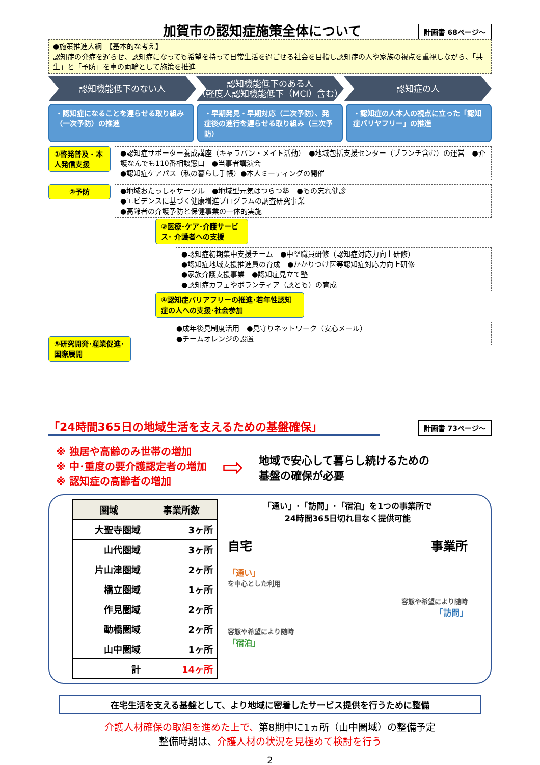加賀市の認知症施策全体について
計画書 68ページ～
●施策推進大綱　【基本的な考え】
認知症の発症を遅らせ、認知症になっても希望を持って日常生活を過ごせる社会を目指し認知症の人や家族の視点を重視しながら、「共生」と「予防」を車の両輪として施策を推進
認知機能低下のない人 認知機能低下のある人
（軽度人認知機能低下（MCI）含む）
認知症の人
・認知症になることを遅らせる取り組み（一次予防）の推進
・早期発見・早期対応（二次予防）、発症後の進行を遅らせる取り組み（三次予防）
・認知症の人本人の視点に立った「認知症バリヤフリー」の推進
①啓発普及・本人発信支援
●認知症サポーター養成講座（キャラバン・メイト活動）　●地域包括支援センター（ブランチ含む）の運営　●介護なんでも110番相談窓口　●当事者講演会
●認知症ケアパス（私の暮らし手帳）●本人ミーティングの開催
②予防 ●地域おたっしゃサークル　●地域型元気はつらつ塾　●もの忘れ健診
●エビデンスに基づく健康増進プログラムの調査研究事業
●高齢者の介護予防と保健事業の一体的実施
③医療･ケア･介護サービス･ 介護者への支援
●認知症初期集中支援チーム　●中堅職員研修（認知症対応力向上研修）
●認知症地域支援推進員の育成　●かかりつけ医等認知症対応力向上研修
●家族介護支援事業　●認知症見立て塾
●認知症カフェやボランティア（認とも）の育成
④認知症バリアフリーの推進･若年性認知症の人への支援･社会参加
⑤研究開発･産業促進･国際展開
●成年後見制度活用　●見守りネットワーク（安心メール）
●チームオレンジの設置
「24時間365日の地域生活を支えるための基盤確保」
計画書 73ページ～
※ 独居や高齢のみ世帯の増加
※ 中･重度の要介護認定者の増加
※ 認知症の高齢者の増加
⇨
地域で安心して暮らし続けるための
基盤の確保が必要
| 圏域 | 事業所数 |
| --- | --- |
| 大聖寺圏域 | 3ヶ所 |
| 山代圏域 | 3ヶ所 |
| 片山津圏域 | 2ヶ所 |
| 橋立圏域 | 1ヶ所 |
| 作見圏域 | 2ヶ所 |
| 動橋圏域 | 2ヶ所 |
| 山中圏域 | 1ヶ所 |
| 計 | 14ヶ所 |
「通い」･「訪問」･「宿泊」を1つの事業所で
24時間365日切れ目なく提供可能
自宅 事業所
「通い」
を中心とした利用
容態や希望により随時
「訪問」
容態や希望により随時
「宿泊」
在宅生活を支える基盤として、より地域に密着したサービス提供を行うために整備
介護人材確保の取組を進めた上で、第8期中に1ヵ所（山中圏域）の整備予定
整備時期は、介護人材の状況を見極めて検討を行う
2